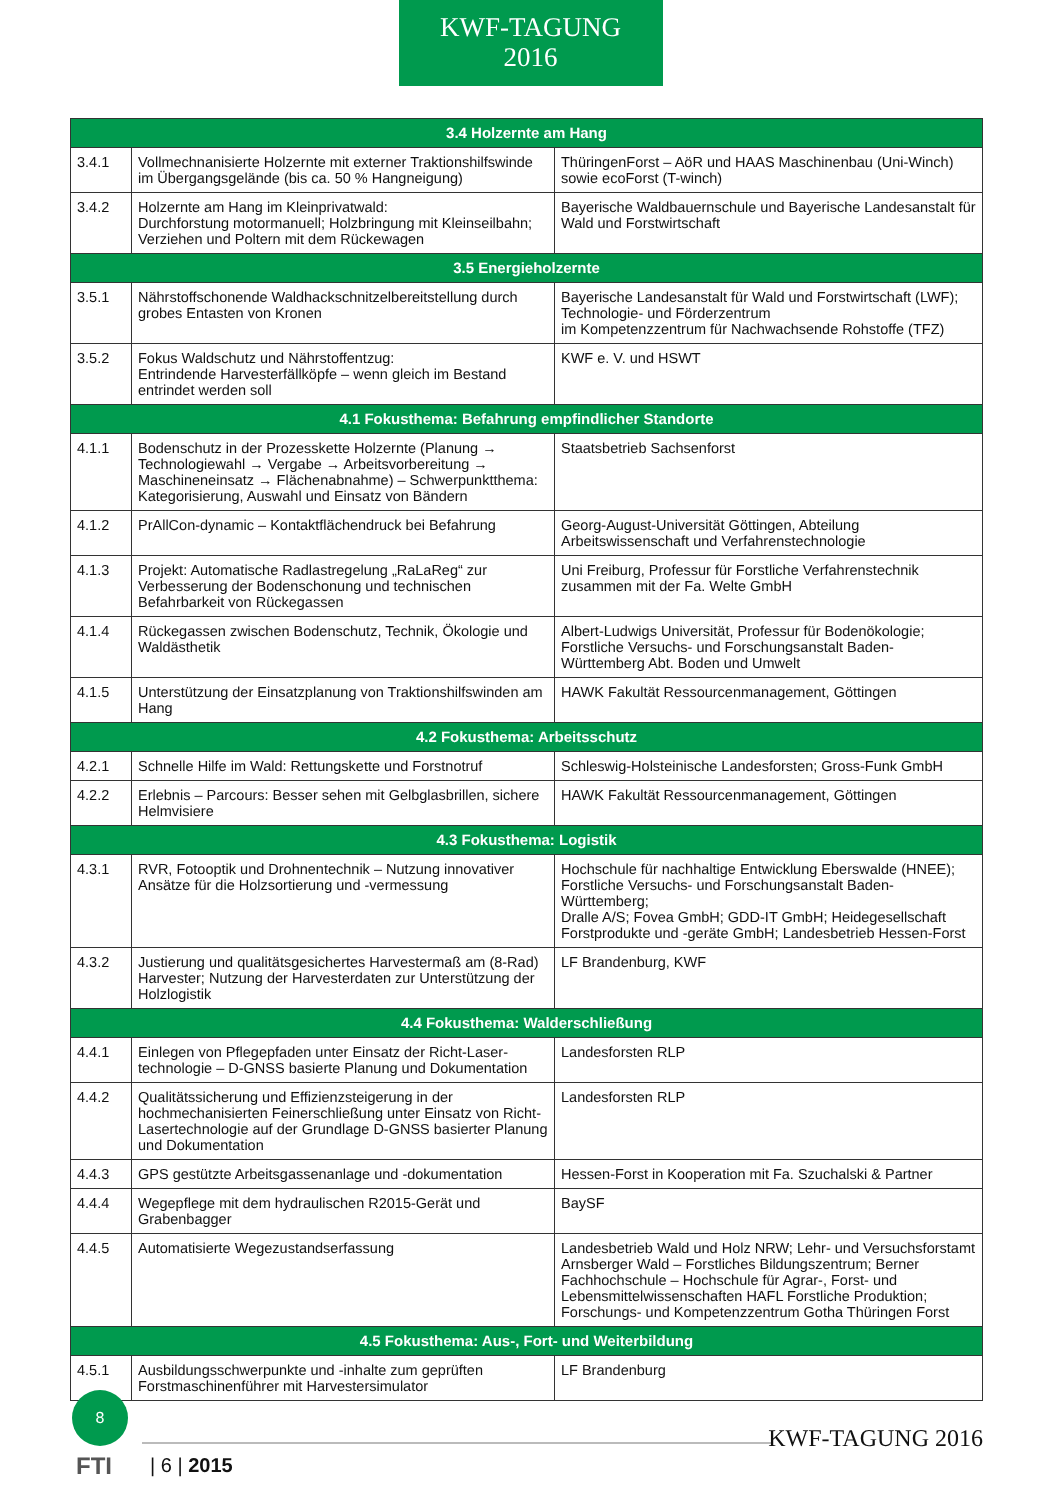KWF-TAGUNG
2016
| 3.4 Holzernte am Hang | | |
| --- | --- | --- |
| 3.4.1 | Vollmechnanisierte Holzernte mit externer Traktionshilfswinde im Übergangsgelände (bis ca. 50 % Hangneigung) | ThüringenForst – AöR und HAAS Maschinenbau (Uni-Winch) sowie ecoForst (T-winch) |
| 3.4.2 | Holzernte am Hang im Kleinprivatwald: Durchforstung motormanuell; Holzbringung mit Kleinseilbahn; Verziehen und Poltern mit dem Rückewagen | Bayerische Waldbauernschule und Bayerische Landesanstalt für Wald und Forstwirtschaft |
| 3.5 Energieholzernte | | |
| 3.5.1 | Nährstoffschonende Waldhackschnitzelbereitstellung durch grobes Entasten von Kronen | Bayerische Landesanstalt für Wald und Forstwirtschaft (LWF); Technologie- und Förderzentrum im Kompetenzzentrum für Nachwachsende Rohstoffe (TFZ) |
| 3.5.2 | Fokus Waldschutz und Nährstoffentzug: Entrindende Harvesterfällköpfe – wenn gleich im Bestand entrindet werden soll | KWF e. V. und HSWT |
| 4.1 Fokusthema: Befahrung empfindlicher Standorte | | |
| 4.1.1 | Bodenschutz in der Prozesskette Holzernte (Planung → Technologiewahl → Vergabe → Arbeitsvorbereitung → Maschineneinsatz → Flächenabnahme) – Schwerpunktthema: Kategorisierung, Auswahl und Einsatz von Bändern | Staatsbetrieb Sachsenforst |
| 4.1.2 | PrAllCon-dynamic – Kontaktflächendruck bei Befahrung | Georg-August-Universität Göttingen, Abteilung Arbeitswissenschaft und Verfahrenstechnologie |
| 4.1.3 | Projekt: Automatische Radlastregelung „RaLaReg“ zur Verbesserung der Bodenschonung und technischen Befahrbarkeit von Rückegassen | Uni Freiburg, Professur für Forstliche Verfahrenstechnik zusammen mit der Fa. Welte GmbH |
| 4.1.4 | Rückegassen zwischen Bodenschutz, Technik, Ökologie und Waldästhetik | Albert-Ludwigs Universität, Professur für Bodenökologie; Forstliche Versuchs- und Forschungsanstalt Baden-Württemberg Abt. Boden und Umwelt |
| 4.1.5 | Unterstützung der Einsatzplanung von Traktionshilfswinden am Hang | HAWK Fakultät Ressourcenmanagement, Göttingen |
| 4.2 Fokusthema: Arbeitsschutz | | |
| 4.2.1 | Schnelle Hilfe im Wald: Rettungskette und Forstnotruf | Schleswig-Holsteinische Landesforsten; Gross-Funk GmbH |
| 4.2.2 | Erlebnis – Parcours: Besser sehen mit Gelbglasbrillen, sichere Helmvisiere | HAWK Fakultät Ressourcenmanagement, Göttingen |
| 4.3 Fokusthema: Logistik | | |
| 4.3.1 | RVR, Fotooptik und Drohnentechnik – Nutzung innovativer Ansätze für die Holzsortierung und -vermessung | Hochschule für nachhaltige Entwicklung Eberswalde (HNEE); Forstliche Versuchs- und Forschungsanstalt Baden-Württemberg; Dralle A/S; Fovea GmbH; GDD-IT GmbH; Heidegesellschaft Forstprodukte und -geräte GmbH; Landesbetrieb Hessen-Forst |
| 4.3.2 | Justierung und qualitätsgesichertes Harvestermaß am (8-Rad) Harvester; Nutzung der Harvesterdaten zur Unterstützung der Holzlogistik | LF Brandenburg, KWF |
| 4.4 Fokusthema: Walderschließung | | |
| 4.4.1 | Einlegen von Pflegepfaden unter Einsatz der Richt-Laser-technologie – D-GNSS basierte Planung und Dokumentation | Landesforsten RLP |
| 4.4.2 | Qualitätssicherung und Effizienzsteigerung in der hochmechanisierten Feinerschließung unter Einsatz von Richt-Lasertechnologie auf der Grundlage D-GNSS basierter Planung und Dokumentation | Landesforsten RLP |
| 4.4.3 | GPS gestützte Arbeitsgassenanlage und -dokumentation | Hessen-Forst in Kooperation mit Fa. Szuchalski & Partner |
| 4.4.4 | Wegepflege mit dem hydraulischen R2015-Gerät und Grabenbagger | BaySF |
| 4.4.5 | Automatisierte Wegezustandserfassung | Landesbetrieb Wald und Holz NRW; Lehr- und Versuchsforstamt Arnsberger Wald – Forstliches Bildungszentrum; Berner Fachhochschule – Hochschule für Agrar-, Forst- und Lebensmittelwissenschaften HAFL Forstliche Produktion; Forschungs- und Kompetenzzentrum Gotha Thüringen Forst |
| 4.5 Fokusthema: Aus-, Fort- und Weiterbildung | | |
| 4.5.1 | Ausbildungsschwerpunkte und -inhalte zum geprüften Forstmaschinenführer mit Harvestersimulator | LF Brandenburg |
8
KWF-TAGUNG 2016
FTI | 6 | 2015